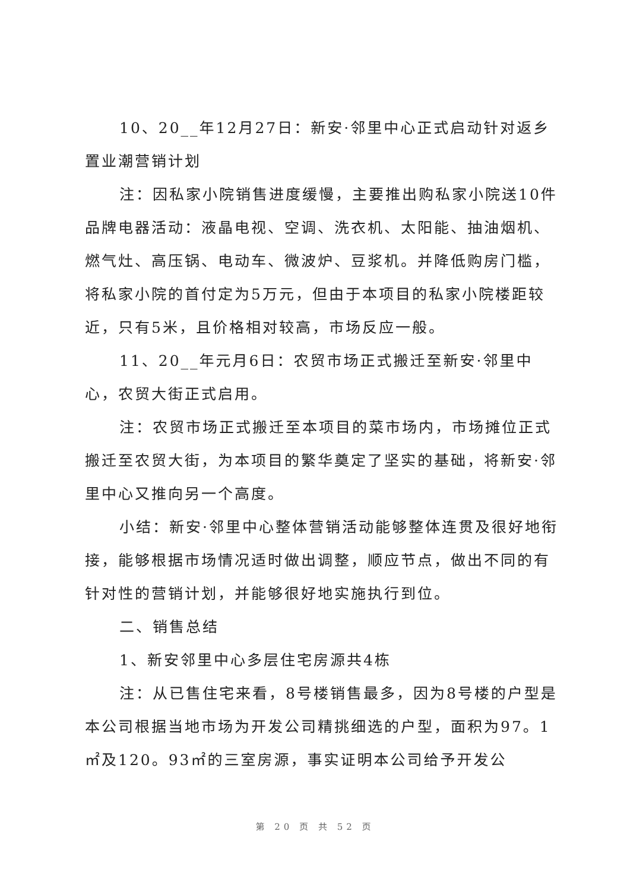10、20__年12月27日：新安·邻里中心正式启动针对返乡置业潮营销计划
注：因私家小院销售进度缓慢，主要推出购私家小院送10件品牌电器活动：液晶电视、空调、洗衣机、太阳能、抽油烟机、燃气灶、高压锅、电动车、微波炉、豆浆机。并降低购房门槛，将私家小院的首付定为5万元，但由于本项目的私家小院楼距较近，只有5米，且价格相对较高，市场反应一般。
11、20__年元月6日：农贸市场正式搬迁至新安·邻里中心，农贸大街正式启用。
注：农贸市场正式搬迁至本项目的菜市场内，市场摊位正式搬迁至农贸大街，为本项目的繁华奠定了坚实的基础，将新安·邻里中心又推向另一个高度。
小结：新安·邻里中心整体营销活动能够整体连贯及很好地衔接，能够根据市场情况适时做出调整，顺应节点，做出不同的有针对性的营销计划，并能够很好地实施执行到位。
二、销售总结
1、新安邻里中心多层住宅房源共4栋
注：从已售住宅来看，8号楼销售最多，因为8号楼的户型是本公司根据当地市场为开发公司精挑细选的户型，面积为97。1㎡及120。93㎡的三室房源，事实证明本公司给予开发公
第 20 页 共 52 页